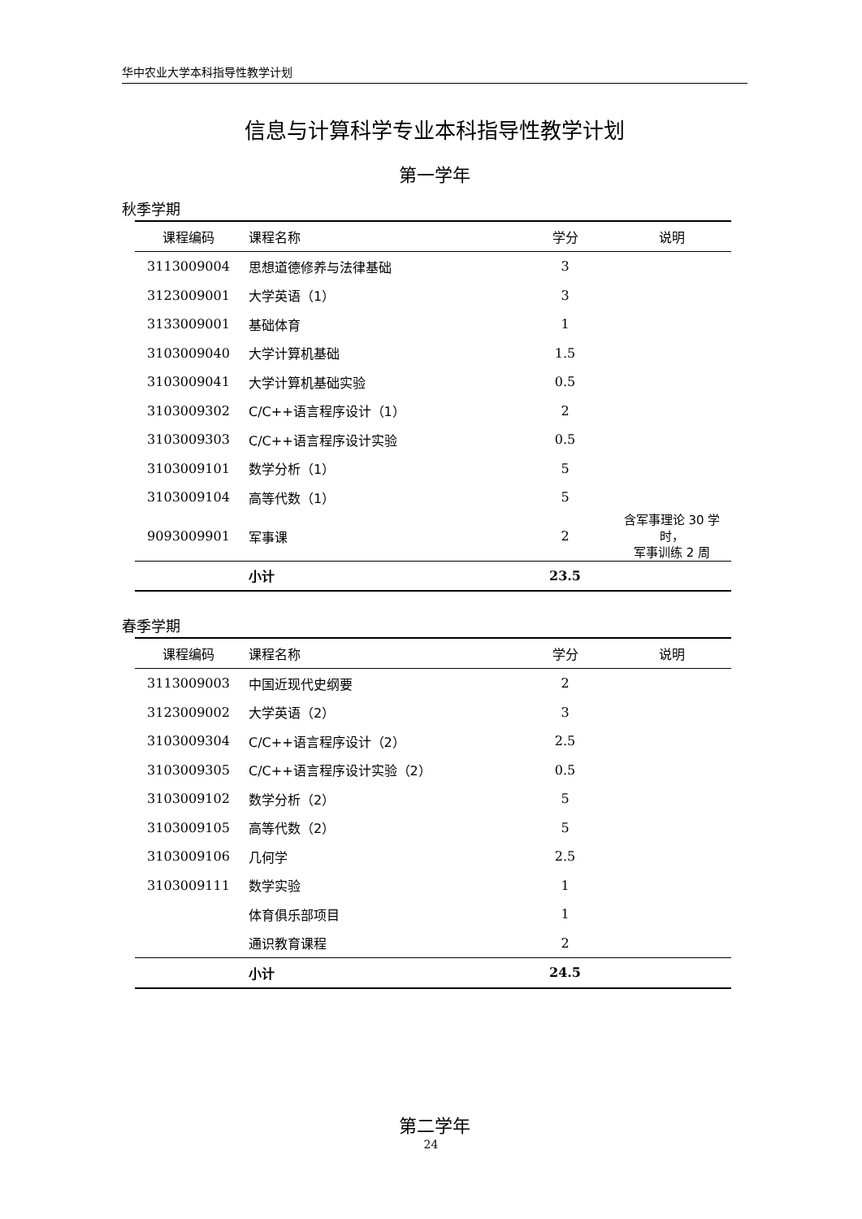华中农业大学本科指导性教学计划
信息与计算科学专业本科指导性教学计划
第一学年
秋季学期
| 课程编码 | 课程名称 | 学分 | 说明 |
| --- | --- | --- | --- |
| 3113009004 | 思想道德修养与法律基础 | 3 | |
| 3123009001 | 大学英语（1） | 3 | |
| 3133009001 | 基础体育 | 1 | |
| 3103009040 | 大学计算机基础 | 1.5 | |
| 3103009041 | 大学计算机基础实验 | 0.5 | |
| 3103009302 | C/C++语言程序设计（1） | 2 | |
| 3103009303 | C/C++语言程序设计实验 | 0.5 | |
| 3103009101 | 数学分析（1） | 5 | |
| 3103009104 | 高等代数（1） | 5 | |
| 9093009901 | 军事课 | 2 | 含军事理论 30 学时， 军事训练 2 周 |
| | 小计 | 23.5 | |
春季学期
| 课程编码 | 课程名称 | 学分 | 说明 |
| --- | --- | --- | --- |
| 3113009003 | 中国近现代史纲要 | 2 | |
| 3123009002 | 大学英语（2） | 3 | |
| 3103009304 | C/C++语言程序设计（2） | 2.5 | |
| 3103009305 | C/C++语言程序设计实验（2） | 0.5 | |
| 3103009102 | 数学分析（2） | 5 | |
| 3103009105 | 高等代数（2） | 5 | |
| 3103009106 | 几何学 | 2.5 | |
| 3103009111 | 数学实验 | 1 | |
| | 体育俱乐部项目 | 1 | |
| | 通识教育课程 | 2 | |
| | 小计 | 24.5 | |
第二学年
24